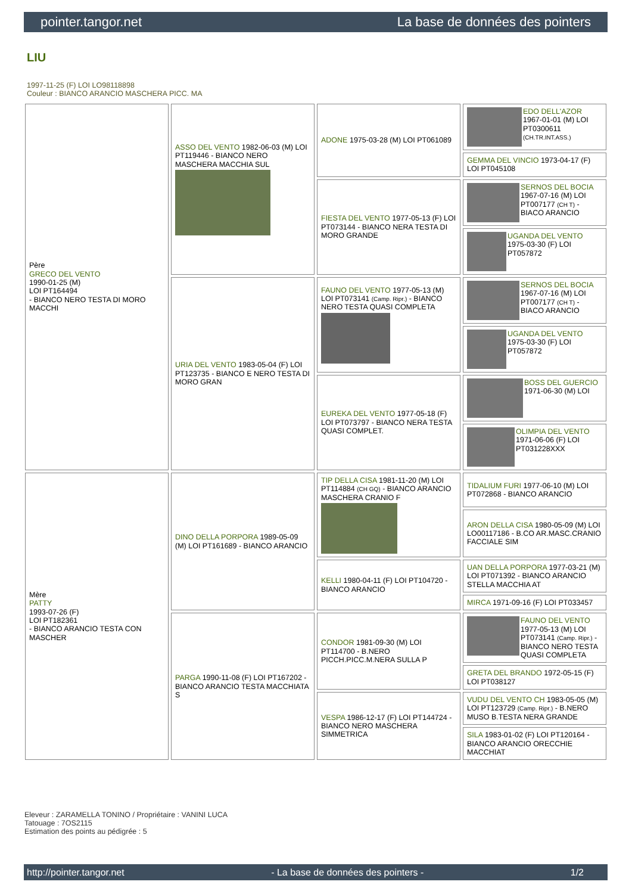pointer.tangor.net La base de données des pointers
LIU
1997-11-25 (F) LOI LO98118898
Couleur : BIANCO ARANCIO MASCHERA PICC. MA
| Père GRECO DEL VENTO 1990-01-25 (M) LOI PT164494 - BIANCO NERO TESTA DI MORO MACCHI | ASSO DEL VENTO 1982-06-03 (M) LOI PT119446 - BIANCO NERO MASCHERA MACCHIA SUL | ADONE 1975-03-28 (M) LOI PT061089 | EDO DELL'AZOR 1967-01-01 (M) LOI PT0300611 (CH.TR.INT.ASS.) |
| | | | GEMMA DEL VINCIO 1973-04-17 (F) LOI PT045108 |
| | | FIESTA DEL VENTO 1977-05-13 (F) LOI PT073144 - BIANCO NERA TESTA DI MORO GRANDE | SERNOS DEL BOCIA 1967-07-16 (M) LOI PT007177 (CH T) - BIACO ARANCIO |
| | | | UGANDA DEL VENTO 1975-03-30 (F) LOI PT057872 |
| | URIA DEL VENTO 1983-05-04 (F) LOI PT123735 - BIANCO E NERO TESTA DI MORO GRAN | FAUNO DEL VENTO 1977-05-13 (M) LOI PT073141 (Camp. Ripr.) - BIANCO NERO TESTA QUASI COMPLETA | SERNOS DEL BOCIA 1967-07-16 (M) LOI PT007177 (CH T) - BIACO ARANCIO |
| | | | UGANDA DEL VENTO 1975-03-30 (F) LOI PT057872 |
| | | EUREKA DEL VENTO 1977-05-18 (F) LOI PT073797 - BIANCO NERA TESTA QUASI COMPLET. | BOSS DEL GUERCIO 1971-06-30 (M) LOI |
| | | | OLIMPIA DEL VENTO 1971-06-06 (F) LOI PT031228XXX |
| Mère PATTY 1993-07-26 (F) LOI PT182361 - BIANCO ARANCIO TESTA CON MASCHER | DINO DELLA PORPORA 1989-05-09 (M) LOI PT161689 - BIANCO ARANCIO | TIP DELLA CISA 1981-11-20 (M) LOI PT114884 (CH GQ) - BIANCO ARANCIO MASCHERA CRANIO F | TIDALIUM FURI 1977-06-10 (M) LOI PT072868 - BIANCO ARANCIO |
| | | | ARON DELLA CISA 1980-05-09 (M) LOI LO00117186 - B.CO AR.MASC.CRANIO FACCIALE SIM |
| | | KELLI 1980-04-11 (F) LOI PT104720 - BIANCO ARANCIO | UAN DELLA PORPORA 1977-03-21 (M) LOI PT071392 - BIANCO ARANCIO STELLA MACCHIA AT |
| | | | MIRCA 1971-09-16 (F) LOI PT033457 |
| | PARGA 1990-11-08 (F) LOI PT167202 - BIANCO ARANCIO TESTA MACCHIATA S | CONDOR 1981-09-30 (M) LOI PT114700 - B.NERO PICCH.PICC.M.NERA SULLA P | FAUNO DEL VENTO 1977-05-13 (M) LOI PT073141 (Camp. Ripr.) - BIANCO NERO TESTA QUASI COMPLETA |
| | | | GRETA DEL BRANDO 1972-05-15 (F) LOI PT038127 |
| | | VESPA 1986-12-17 (F) LOI PT144724 - BIANCO NERO MASCHERA SIMMETRICA | VUDU DEL VENTO CH 1983-05-05 (M) LOI PT123729 (Camp. Ripr.) - B.NERO MUSO B.TESTA NERA GRANDE |
| | | | SILA 1983-01-02 (F) LOI PT120164 - BIANCO ARANCIO ORECCHIE MACCHIAT |
Eleveur : ZARAMELLA TONINO / Propriétaire : VANINI LUCA
Tatouage : 7OS2115
Estimation des points au pédigrée : 5
http://pointer.tangor.net - La base de données des pointers - 1/2